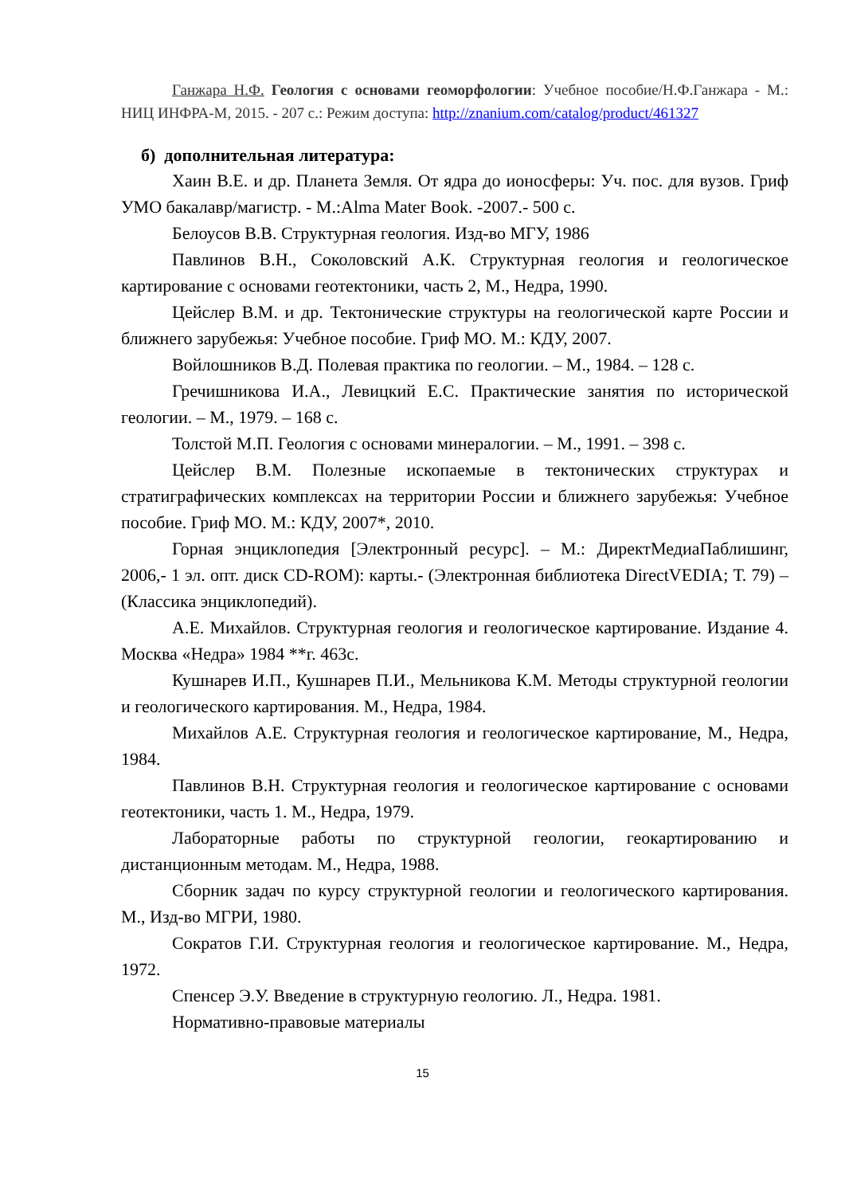Ганжара Н.Ф. Геология с основами геоморфологии: Учебное пособие/Н.Ф.Ганжара - М.: НИЦ ИНФРА-М, 2015. - 207 с.: Режим доступа: http://znanium.com/catalog/product/461327
б) дополнительная литература:
Хаин В.Е. и др. Планета Земля. От ядра до ионосферы: Уч. пос. для вузов. Гриф УМО бакалавр/магистр. - М.:Alma Mater Book. -2007.- 500 с.
Белоусов В.В. Структурная геология. Изд-во МГУ, 1986
Павлинов В.Н., Соколовский А.К. Структурная геология и геологическое картирование с основами геотектоники, часть 2, М., Недра, 1990.
Цейслер В.М. и др. Тектонические структуры на геологической карте России и ближнего зарубежья: Учебное пособие. Гриф МО. М.: КДУ, 2007.
Войлошников В.Д. Полевая практика по геологии. – М., 1984. – 128 с.
Гречишникова И.А., Левицкий Е.С. Практические занятия по исторической геологии. – М., 1979. – 168 с.
Толстой М.П. Геология с основами минералогии. – М., 1991. – 398 с.
Цейслер В.М. Полезные ископаемые в тектонических структурах и стратиграфических комплексах на территории России и ближнего зарубежья: Учебное пособие. Гриф МО. М.: КДУ, 2007*, 2010.
Горная энциклопедия [Электронный ресурс]. – М.: ДиректМедиаПаблишинг, 2006,- 1 эл. опт. диск CD-ROM): карты.- (Электронная библиотека DirectVEDIA; Т. 79) – (Классика энциклопедий).
А.Е. Михайлов. Структурная геология и геологическое картирование. Издание 4. Москва «Недра» 1984 **г. 463с.
Кушнарев И.П., Кушнарев П.И., Мельникова К.М. Методы структурной геологии и геологического картирования. М., Недра, 1984.
Михайлов А.Е. Структурная геология и геологическое картирование, М., Недра, 1984.
Павлинов В.Н. Структурная геология и геологическое картирование с основами геотектоники, часть 1. М., Недра, 1979.
Лабораторные работы по структурной геологии, геокартированию и дистанционным методам. М., Недра, 1988.
Сборник задач по курсу структурной геологии и геологического картирования. М., Изд-во МГРИ, 1980.
Сократов Г.И. Структурная геология и геологическое картирование. М., Недра, 1972.
Спенсер Э.У. Введение в структурную геологию. Л., Недра. 1981.
Нормативно-правовые материалы
15